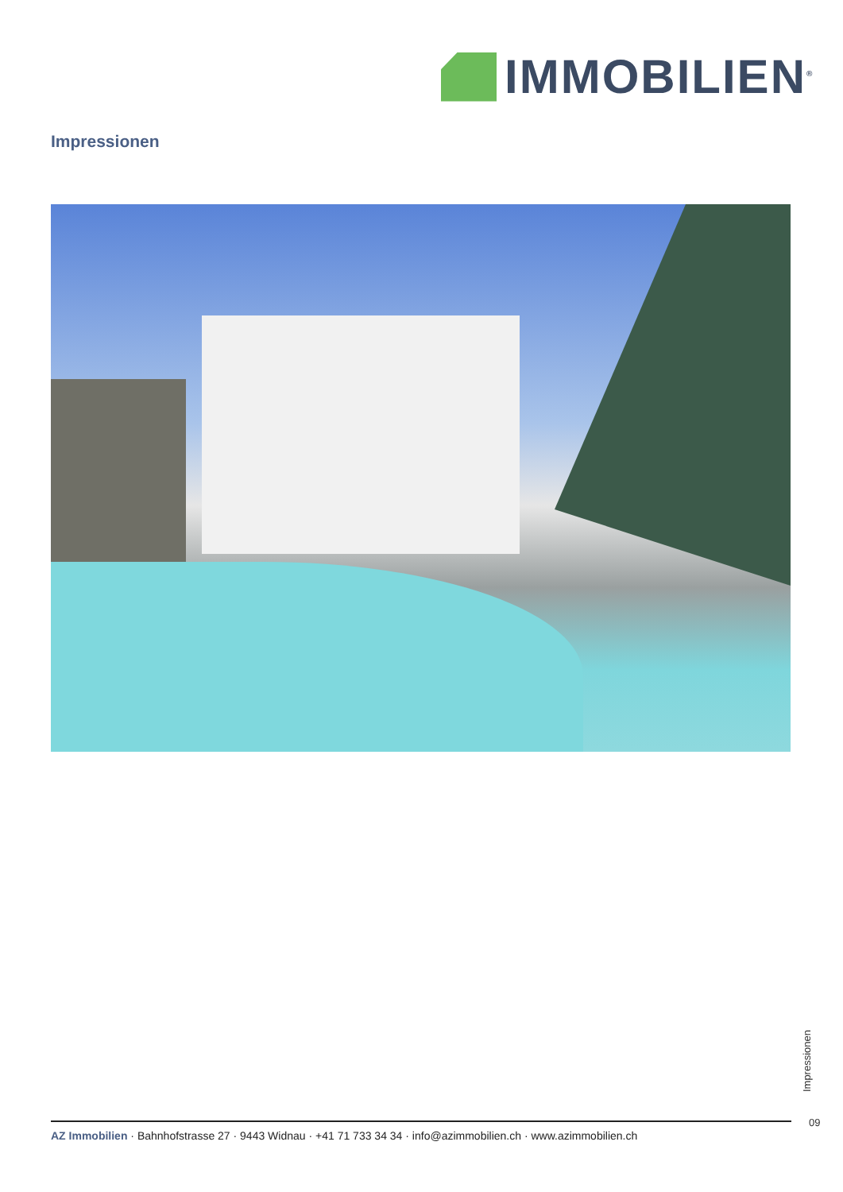IMMOBILIEN<sup>®</sup>
Impressionen
Impressionen
09
AZ Immobilien · Bahnhofstrasse 27 · 9443 Widnau · +41 71 733 34 34 · info@azimmobilien.ch · www.azimmobilien.ch